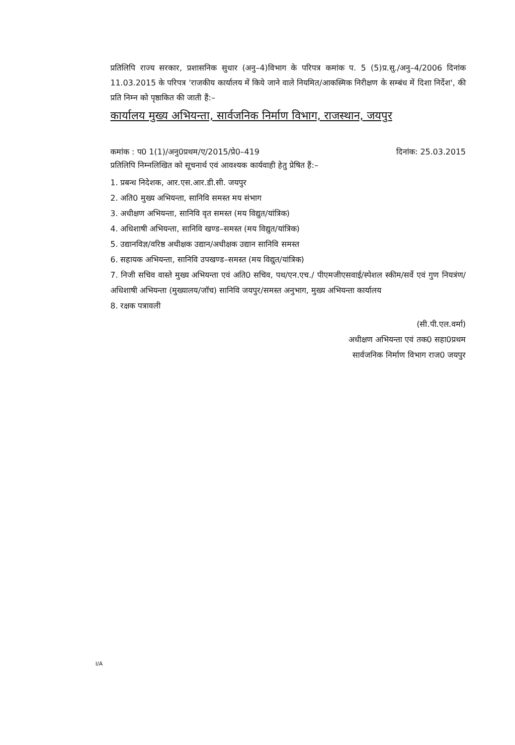प्रतिलिपि राज्य सरकार, प्रशासनिक सुधार (अनु–4)विभाग के परिपत्र कमांक प. 5 (5)प्र.सु./अनु–4/2006 दिनांक 11.03.2015 के परिपत्र 'राजकीय कार्यालय में किये जाने वाले नियमित/आकस्मिक निरीक्षण के सम्बंध में दिशा निर्देश', की प्रति निम्न को पृष्ठाकित की जाती हैं:–
कार्यालय मुख्य अभियन्ता, सार्वजनिक निर्माण विभाग, राजस्थान, जयपुर
कमांक : प0 1(1)/अनु0प्रथम/ए/2015/प्रे0–419 दिनांक: 25.03.2015
प्रतिलिपि निम्नलिखित को सूचनार्थ एवं आवश्यक कार्यवाही हेतु प्रेषित हैं:–
1. प्रबन्ध निदेशक, आर.एस.आर.डी.सी. जयपुर
2. अति0 मुख्य अभियन्ता, सानिवि समस्त मय संभाग
3. अधीक्षण अभियन्ता, सानिवि वृत समस्त (मय विद्युत/यांत्रिक)
4. अधिशाषी अभियन्ता, सानिवि खण्ड–समस्त (मय विद्युत/यांत्रिक)
5. उद्यानविज्ञ/वरिष्ठ अधीक्षक उद्यान/अधीक्षक उद्यान सानिवि समस्त
6. सहायक अभियन्ता, सानिवि उपखण्ड–समस्त (मय विद्युत/यांत्रिक)
7. निजी सचिव वास्ते मुख्य अभियन्ता एवं अति0 सचिव, पथ/एन.एच./ पीएमजीएसवाई/स्पेशल स्कीम/सर्वे एवं गुण नियत्रंण/ अधिशाषी अभियन्ता (मुख्यालय/जॉच) सानिवि जयपुर/समस्त अनुभाग, मुख्य अभियन्ता कार्यालय
8. रक्षक पत्रावली
(सी.पी.एल.वर्मा)
अधीक्षण अभियन्ता एवं तक0 सहा0प्रथम
सार्वजनिक निर्माण विभाग राज0 जयपुर
I/A